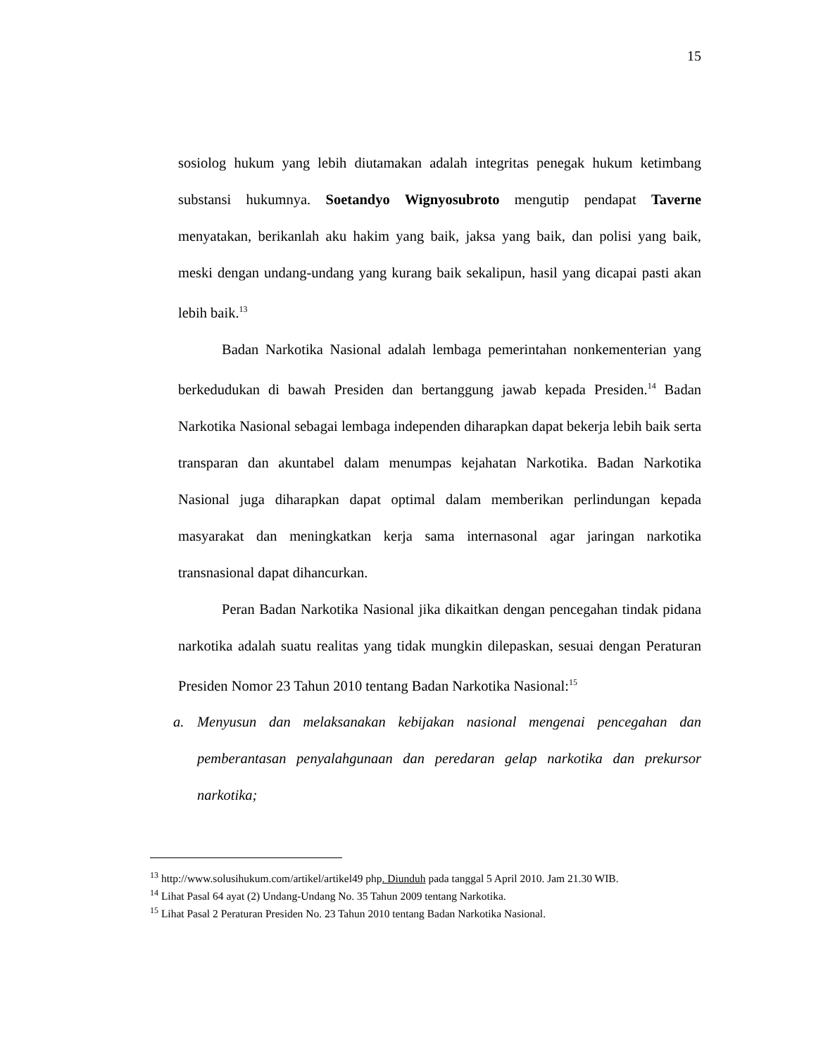15
sosiolog hukum yang lebih diutamakan adalah integritas penegak hukum ketimbang substansi hukumnya. Soetandyo Wignyosubroto mengutip pendapat Taverne menyatakan, berikanlah aku hakim yang baik, jaksa yang baik, dan polisi yang baik, meski dengan undang-undang yang kurang baik sekalipun, hasil yang dicapai pasti akan lebih baik.<sup>13</sup>
Badan Narkotika Nasional adalah lembaga pemerintahan nonkementerian yang berkedudukan di bawah Presiden dan bertanggung jawab kepada Presiden.<sup>14</sup> Badan Narkotika Nasional sebagai lembaga independen diharapkan dapat bekerja lebih baik serta transparan dan akuntabel dalam menumpas kejahatan Narkotika. Badan Narkotika Nasional juga diharapkan dapat optimal dalam memberikan perlindungan kepada masyarakat dan meningkatkan kerja sama internasonal agar jaringan narkotika transnasional dapat dihancurkan.
Peran Badan Narkotika Nasional jika dikaitkan dengan pencegahan tindak pidana narkotika adalah suatu realitas yang tidak mungkin dilepaskan, sesuai dengan Peraturan Presiden Nomor 23 Tahun 2010 tentang Badan Narkotika Nasional:<sup>15</sup>
a. Menyusun dan melaksanakan kebijakan nasional mengenai pencegahan dan pemberantasan penyalahgunaan dan peredaran gelap narkotika dan prekursor narkotika;
<sup>13</sup> http://www.solusihukum.com/artikel/artikel49 php. Diunduh pada tanggal 5 April 2010. Jam 21.30 WIB.
<sup>14</sup> Lihat Pasal 64 ayat (2) Undang-Undang No. 35 Tahun 2009 tentang Narkotika.
<sup>15</sup> Lihat Pasal 2 Peraturan Presiden No. 23 Tahun 2010 tentang Badan Narkotika Nasional.